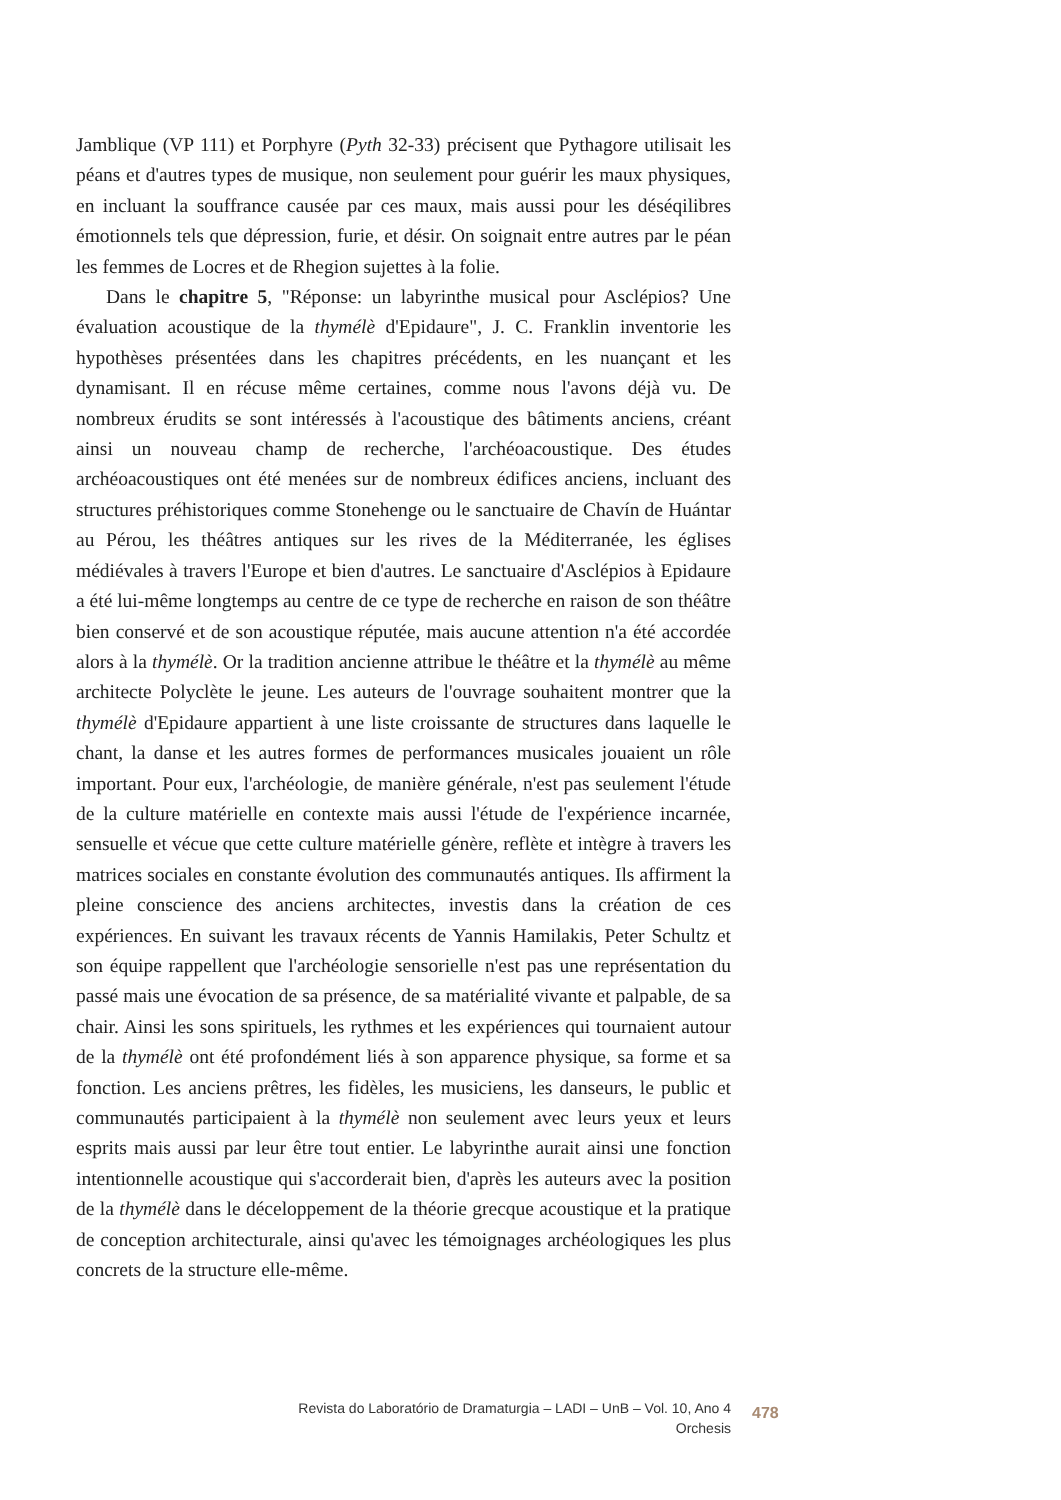Jamblique (VP 111) et Porphyre (Pyth 32-33) précisent que Pythagore utilisait les péans et d'autres types de musique, non seulement pour guérir les maux physiques, en incluant la souffrance causée par ces maux, mais aussi pour les déséqilibres émotionnels tels que dépression, furie, et désir. On soignait entre autres par le péan les femmes de Locres et de Rhegion sujettes à la folie.
Dans le chapitre 5, "Réponse: un labyrinthe musical pour Asclépios? Une évaluation acoustique de la thymélè d'Epidaure", J. C. Franklin inventorie les hypothèses présentées dans les chapitres précédents, en les nuançant et les dynamisant. Il en récuse même certaines, comme nous l'avons déjà vu. De nombreux érudits se sont intéressés à l'acoustique des bâtiments anciens, créant ainsi un nouveau champ de recherche, l'archéoacoustique. Des études archéoacoustiques ont été menées sur de nombreux édifices anciens, incluant des structures préhistoriques comme Stonehenge ou le sanctuaire de Chavín de Huántar au Pérou, les théâtres antiques sur les rives de la Méditerranée, les églises médiévales à travers l'Europe et bien d'autres. Le sanctuaire d'Asclépios à Epidaure a été lui-même longtemps au centre de ce type de recherche en raison de son théâtre bien conservé et de son acoustique réputée, mais aucune attention n'a été accordée alors à la thymélè. Or la tradition ancienne attribue le théâtre et la thymélè au même architecte Polyclète le jeune. Les auteurs de l'ouvrage souhaitent montrer que la thymélè d'Epidaure appartient à une liste croissante de structures dans laquelle le chant, la danse et les autres formes de performances musicales jouaient un rôle important. Pour eux, l'archéologie, de manière générale, n'est pas seulement l'étude de la culture matérielle en contexte mais aussi l'étude de l'expérience incarnée, sensuelle et vécue que cette culture matérielle génère, reflète et intègre à travers les matrices sociales en constante évolution des communautés antiques. Ils affirment la pleine conscience des anciens architectes, investis dans la création de ces expériences. En suivant les travaux récents de Yannis Hamilakis, Peter Schultz et son équipe rappellent que l'archéologie sensorielle n'est pas une représentation du passé mais une évocation de sa présence, de sa matérialité vivante et palpable, de sa chair. Ainsi les sons spirituels, les rythmes et les expériences qui tournaient autour de la thymélè ont été profondément liés à son apparence physique, sa forme et sa fonction. Les anciens prêtres, les fidèles, les musiciens, les danseurs, le public et communautés participaient à la thymélè non seulement avec leurs yeux et leurs esprits mais aussi par leur être tout entier. Le labyrinthe aurait ainsi une fonction intentionnelle acoustique qui s'accorderait bien, d'après les auteurs avec la position de la thymélè dans le déceloppement de la théorie grecque acoustique et la pratique de conception architecturale, ainsi qu'avec les témoignages archéologiques les plus concrets de la structure elle-même.
Revista do Laboratório de Dramaturgia – LADI – UnB – Vol. 10, Ano 4
Orchesis
478